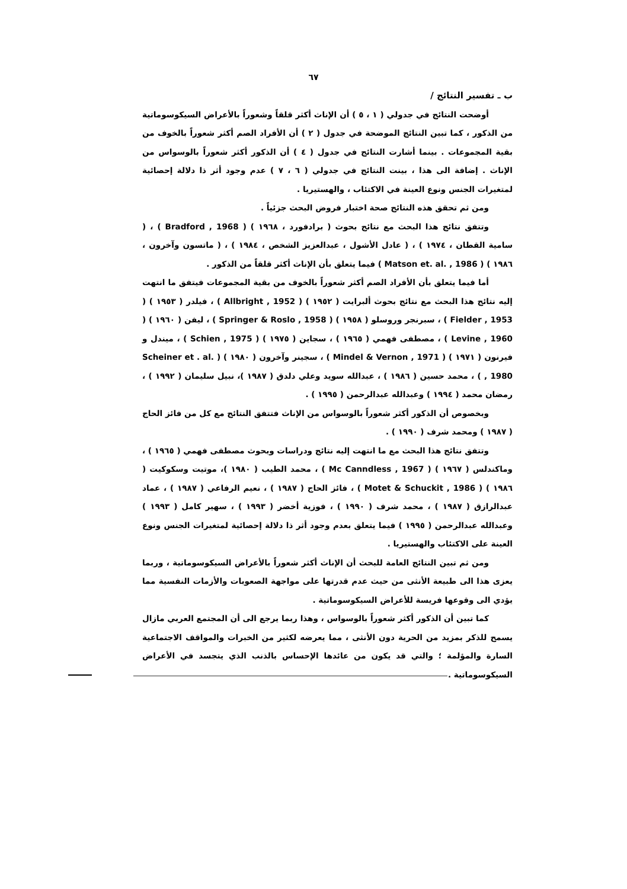٦٧
ب ـ تفسير النتائج /
أوضحت النتائج في جدولي ( ١ ، ٥ ) أن الإناث أكثر قلقاً وشعوراً بالأعراض السيكوسوماتية من الذكور ، كما تبين النتائج الموضحة في جدول ( ٢ ) أن الأفراد الصم أكثر شعوراً بالخوف من بقية المجموعات . بينما أشارت النتائج في جدول ( ٤ ) أن الذكور أكثر شعوراً بالوسواس من الإناث . إضافة الى هذا ، بينت النتائج في جدولي ( ٦ ، ٧ ) عدم وجود أثر ذا دلالة إحصائية لمتغيرات الجنس ونوع العينة في الاكتئاب ، والهستيريا .
ومن ثم تحقق هذه النتائج صحة اختبار فروض البحث جزئياً .
وتتفق نتائج هذا البحث مع نتائج بحوث ( برادفورد ، ١٩٦٨ ) ( Bradford , 1968 ) ، ( سامية القطان ، ١٩٧٤ ) ، ( عادل الأشول ، عبدالعزيز الشخص ، ١٩٨٤ ) ، ( ماتسون وآخرون ، ١٩٨٦ ) ( Matson et. al. , 1986 ) فيما يتعلق بأن الإناث أكثر قلقاً من الذكور .
أما فيما يتعلق بأن الأفراد الصم أكثر شعوراً بالخوف من بقية المجموعات فيتفق ما انتهت إليه نتائج هذا البحث مع نتائج بحوث ألبرايت ( ١٩٥٢ ) ( Allbright , 1952 ) ، فيلدر ( ١٩٥٣ ) ( Fielder , 1953 ) ، سبرنجر وروسلو ( ١٩٥٨ ) ( Springer & Roslo , 1958 ) ، ليفن ( ١٩٦٠ ) ( Levine , 1960 ) ، مصطفى فهمي ( ١٩٦٥ ) ، سجاين ( ١٩٧٥ ) ( Schien , 1975 ) ، ميندل و فيرنون ( ١٩٧١ ) ( Mindel & Vernon , 1971 ) ، سجينر وآخرون ( ١٩٨٠ ) ( Scheiner et . al. , 1980 ) ، محمد حسين ( ١٩٨٦ ) ، عبدالله سويد وعلي دلدق ( ١٩٨٧ )، نبيل سليمان ( ١٩٩٢ ) ، رمضان محمد ( ١٩٩٤ ) وعبدالله عبدالرحمن ( ١٩٩٥ ) .
وبخصوص أن الذكور أكثر شعوراً بالوسواس من الإناث فتتفق النتائج مع كل من فائز الحاج ( ١٩٨٧ ) ومحمد شرف ( ١٩٩٠ ) .
وتتفق نتائج هذا البحث مع ما انتهت إليه نتائج ودراسات وبحوث مصطفى فهمي ( ١٩٦٥ ) ، وماكندلس ( ١٩٦٧ ) ( Mc Canndless , 1967 ) ، محمد الطيب ( ١٩٨٠ )، موتيت وسكوكيت ( ١٩٨٦ ) ( Motet & Schuckit , 1986 ) ، فائز الحاج ( ١٩٨٧ ) ، نعيم الرفاعي ( ١٩٨٧ ) ، عماد عبدالرازق ( ١٩٨٧ ) ، محمد شرف ( ١٩٩٠ ) ، فوزية أخضر ( ١٩٩٣ ) ، سهير كامل ( ١٩٩٣ ) وعبدالله عبدالرحمن ( ١٩٩٥ ) فيما يتعلق بعدم وجود أثر ذا دلالة إحصائية لمتغيرات الجنس ونوع العينة على الاكتئاب والهستيريا .
ومن ثم تبين النتائج العامة للبحث أن الإناث أكثر شعوراً بالأعراض السيكوسوماتية ، وربما يعزى هذا الى طبيعة الأنثى من حيث عدم قدرتها على مواجهة الصعوبات والأزمات النفسية مما يؤدي الى وقوعها فريسة للأعراض السيكوسوماتية .
كما تبين أن الذكور أكثر شعوراً بالوسواس ، وهذا ربما يرجع الى أن المجتمع العربي مازال يسمح للذكر بمزيد من الحرية دون الأنثى ، مما يعرضه لكثير من الخبرات والمواقف الاجتماعية السارة والمؤلمة ؛ والتي قد يكون من عائدها الإحساس بالذنب الذي يتجسد في الأعراض السيكوسوماتية .